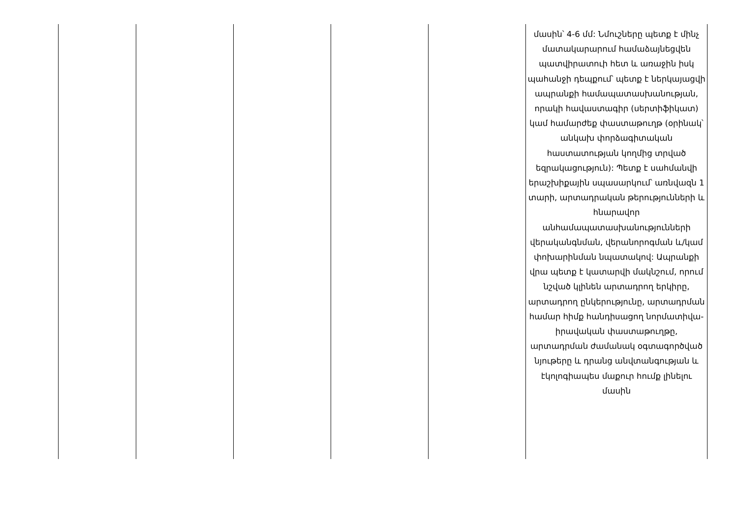| | | | | | մասին՝ 4-6 մմ: Նմուշները պետք է մինչ մատակարարում համաձայնեցվեն պատվիրատուի հետ և առաջին իսկ պահանջի դեպքում՝ պետք է ներկայացվի ապրանքի համապատասխանության, որակի հավաստագիր (սերտիֆիկատ) կամ համարժեք փաստաթուղթ (օրինակ՝ անկախ փորձագիտական հաստատության կողմից տրված եզրակացություն): Պետք է սահմանվի երաշխիքային սպասարկում՝ առնվազն 1 տարի, արտադրական թերությունների և հնարավոր անհամապատասխանությունների վերականգնման, վերանորոգման և/կամ փոխարինման նպատակով: Ապրանքի վրա պետք է կատարվի մակնշում, որում նշված կլինեն արտադրող երկիրը, արտադրող ընկերությունը, արտադրման համար հիմք հանդիսացող նորմատիվա-իրավական փաստաթուղթը, արտադրման ժամանակ օգտագործված նյութերը և դրանց անվտանգության և էկոլոգիապես մաքուր հումք լինելու մասին |